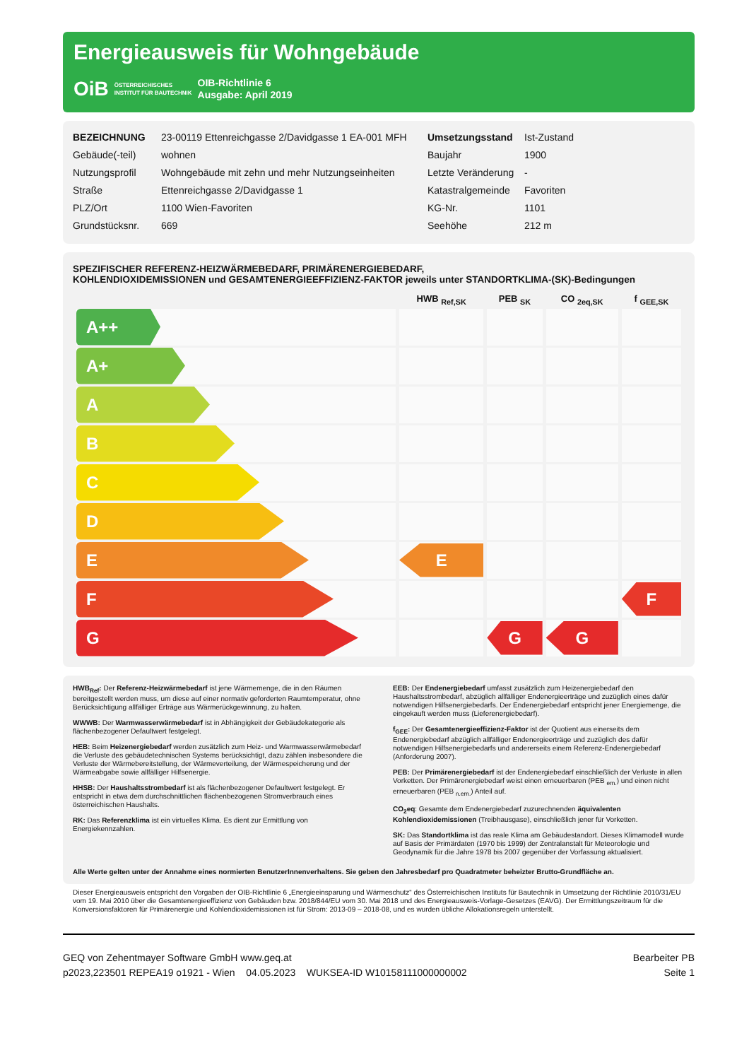Energieausweis für Wohngebäude
OiB ÖSTERREICHISCHES
INSTITUT FÜR BAUTECHNIK OIB-Richtlinie 6
Ausgabe: April 2019
| BEZEICHNUNG | 23-00119 Ettenreichgasse 2/Davidgasse 1 EA-001 MFH | Umsetzungsstand | Ist-Zustand |
| Gebäude(-teil) | wohnen | Baujahr | 1900 |
| Nutzungsprofil | Wohngebäude mit zehn und mehr Nutzungseinheiten | Letzte Veränderung | - |
| Straße | Ettenreichgasse 2/Davidgasse 1 | Katastralgemeinde | Favoriten |
| PLZ/Ort | 1100 Wien-Favoriten | KG-Nr. | 1101 |
| Grundstücksnr. | 669 | Seehöhe | 212 m |
SPEZIFISCHER REFERENZ-HEIZWÄRMEBEDARF, PRIMÄRENERGIEBEDARF,
KOHLENDIOXIDEMISSIONEN und GESAMTENERGIEEFFIZIENZ-FAKTOR jeweils unter STANDORTKLIMA-(SK)-Bedingungen
| | HWB <sub>Ref,SK</sub> | PEB <sub>SK</sub> | CO <sub>2eq,SK</sub> | f <sub>GEE,SK</sub> |
| --- | --- | --- | --- | --- |
| A++ | | | | |
| A+ | | | | |
| A | | | | |
| B | | | | |
| C | | | | |
| D | | | | |
| E | E | | | |
| F | | | | F |
| G | | G | G | |
HWB<sub>Ref</sub>: Der Referenz-Heizwärmebedarf ist jene Wärmemenge, die in den Räumen bereitgestellt werden muss, um diese auf einer normativ geforderten Raumtemperatur, ohne Berücksichtigung allfälliger Erträge aus Wärmerückgewinnung, zu halten.
WWWB: Der Warmwasserwärmebedarf ist in Abhängigkeit der Gebäudekategorie als flächenbezogener Defaultwert festgelegt.
HEB: Beim Heizenergiebedarf werden zusätzlich zum Heiz- und Warmwasserwärmebedarf die Verluste des gebäudetechnischen Systems berücksichtigt, dazu zählen insbesondere die Verluste der Wärmebereitstellung, der Wärmeverteilung, der Wärmespeicherung und der Wärmeabgabe sowie allfälliger Hilfsenergie.
HHSB: Der Haushaltsstrombedarf ist als flächenbezogener Defaultwert festgelegt. Er entspricht in etwa dem durchschnittlichen flächenbezogenen Stromverbrauch eines österreichischen Haushalts.
RK: Das Referenzklima ist ein virtuelles Klima. Es dient zur Ermittlung von Energiekennzahlen.
EEB: Der Endenergiebedarf umfasst zusätzlich zum Heizenergiebedarf den Haushaltsstrombedarf, abzüglich allfälliger Endenergieerträge und zuzüglich eines dafür notwendigen Hilfsenergiebedarfs. Der Endenergiebedarf entspricht jener Energiemenge, die eingekauft werden muss (Lieferenergiebedarf).
f<sub>GEE</sub>: Der Gesamtenergieeffizienz-Faktor ist der Quotient aus einerseits dem Endenergiebedarf abzüglich allfälliger Endenergieerträge und zuzüglich des dafür notwendigen Hilfsenergiebedarfs und andererseits einem Referenz-Endenergiebedarf (Anforderung 2007).
PEB: Der Primärenergiebedarf ist der Endenergiebedarf einschließlich der Verluste in allen Vorketten. Der Primärenergiebedarf weist einen erneuerbaren (PEB <sub>ern.</sub>) und einen nicht erneuerbaren (PEB <sub>n.ern.</sub>) Anteil auf.
CO<sub>2</sub>eq: Gesamte dem Endenergiebedarf zuzurechnenden äquivalenten Kohlendioxidemissionen (Treibhausgase), einschließlich jener für Vorketten.
SK: Das Standortklima ist das reale Klima am Gebäudestandort. Dieses Klimamodell wurde auf Basis der Primärdaten (1970 bis 1999) der Zentralanstalt für Meteorologie und Geodynamik für die Jahre 1978 bis 2007 gegenüber der Vorfassung aktualisiert.
Alle Werte gelten unter der Annahme eines normierten BenutzerInnenverhaltens. Sie geben den Jahresbedarf pro Quadratmeter beheizter Brutto-Grundfläche an.
Dieser Energieausweis entspricht den Vorgaben der OIB-Richtlinie 6 „Energieeinsparung und Wärmeschutz“ des Österreichischen Instituts für Bautechnik in Umsetzung der Richtlinie 2010/31/EU vom 19. Mai 2010 über die Gesamtenergieeffizienz von Gebäuden bzw. 2018/844/EU vom 30. Mai 2018 und des Energieausweis-Vorlage-Gesetzes (EAVG). Der Ermittlungszeitraum für die Konversionsfaktoren für Primärenergie und Kohlendioxidemissionen ist für Strom: 2013-09 – 2018-08, und es wurden übliche Allokationsregeln unterstellt.
GEQ von Zehentmayer Software GmbH www.geq.at
p2023,223501 REPEA19 o1921 - Wien 04.05.2023 WUKSEA-ID W10158111000000002
Bearbeiter PB
Seite 1